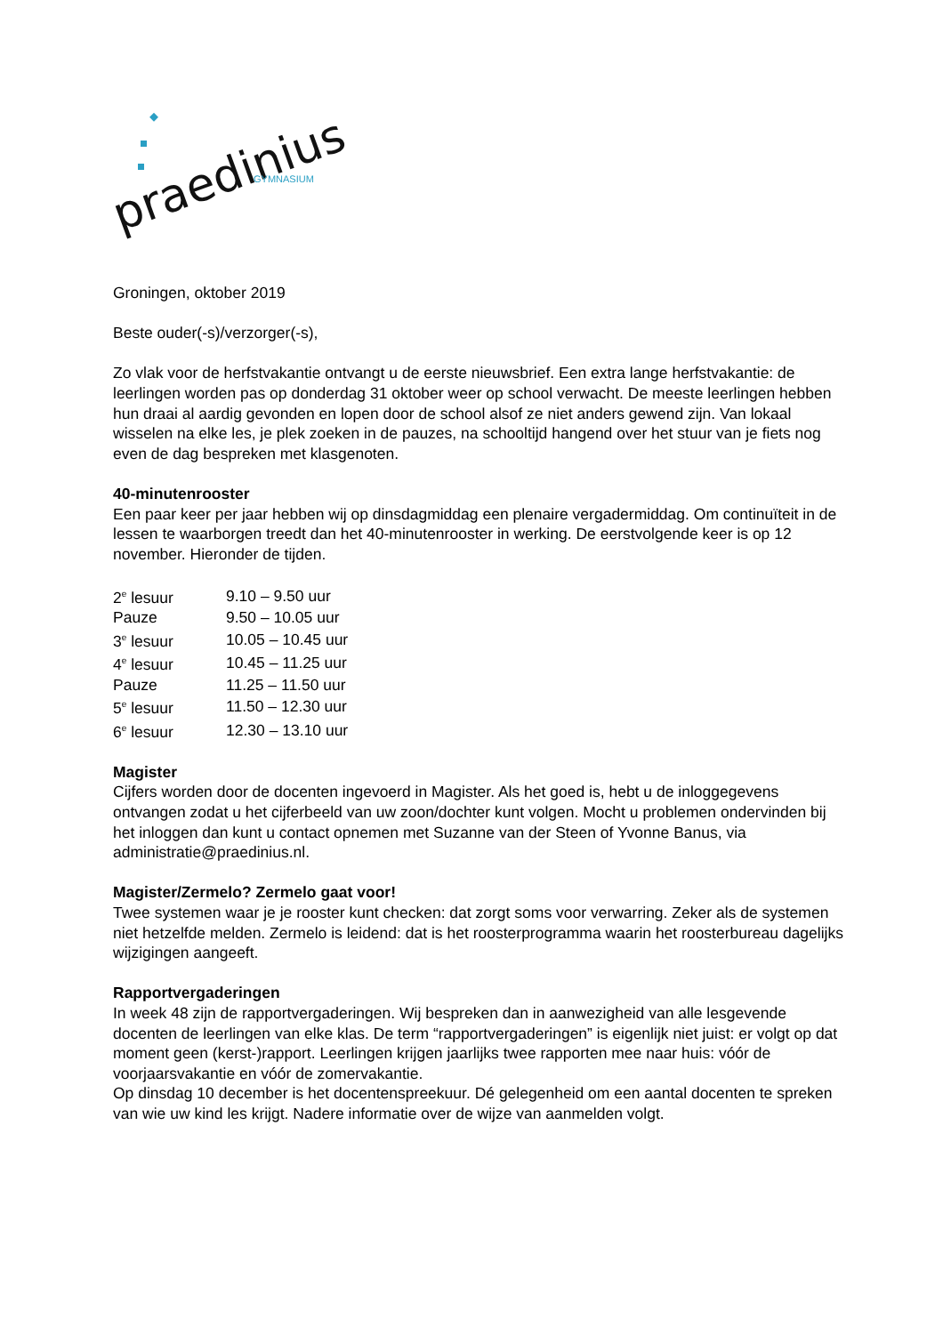praedinius
GYMNASIUM
Groningen, oktober 2019
Beste ouder(-s)/verzorger(-s),
Zo vlak voor de herfstvakantie ontvangt u de eerste nieuwsbrief. Een extra lange herfstvakantie: de leerlingen worden pas op donderdag 31 oktober weer op school verwacht. De meeste leerlingen hebben hun draai al aardig gevonden en lopen door de school alsof ze niet anders gewend zijn. Van lokaal wisselen na elke les, je plek zoeken in de pauzes, na schooltijd hangend over het stuur van je fiets nog even de dag bespreken met klasgenoten.
40-minutenrooster
Een paar keer per jaar hebben wij op dinsdagmiddag een plenaire vergadermiddag. Om continuïteit in de lessen te waarborgen treedt dan het 40-minutenrooster in werking. De eerstvolgende keer is op 12 november. Hieronder de tijden.
| 2<sup>e</sup> lesuur | 9.10 – 9.50 uur |
| Pauze | 9.50 – 10.05 uur |
| 3<sup>e</sup> lesuur | 10.05 – 10.45 uur |
| 4<sup>e</sup> lesuur | 10.45 – 11.25 uur |
| Pauze | 11.25 – 11.50 uur |
| 5<sup>e</sup> lesuur | 11.50 – 12.30 uur |
| 6<sup>e</sup> lesuur | 12.30 – 13.10 uur |
Magister
Cijfers worden door de docenten ingevoerd in Magister. Als het goed is, hebt u de inloggegevens ontvangen zodat u het cijferbeeld van uw zoon/dochter kunt volgen. Mocht u problemen ondervinden bij het inloggen dan kunt u contact opnemen met Suzanne van der Steen of Yvonne Banus, via administratie@praedinius.nl.
Magister/Zermelo? Zermelo gaat voor!
Twee systemen waar je je rooster kunt checken: dat zorgt soms voor verwarring. Zeker als de systemen niet hetzelfde melden. Zermelo is leidend: dat is het roosterprogramma waarin het roosterbureau dagelijks wijzigingen aangeeft.
Rapportvergaderingen
In week 48 zijn de rapportvergaderingen. Wij bespreken dan in aanwezigheid van alle lesgevende docenten de leerlingen van elke klas. De term “rapportvergaderingen” is eigenlijk niet juist: er volgt op dat moment geen (kerst-)rapport. Leerlingen krijgen jaarlijks twee rapporten mee naar huis: vóór de voorjaarsvakantie en vóór de zomervakantie.
Op dinsdag 10 december is het docentenspreekuur. Dé gelegenheid om een aantal docenten te spreken van wie uw kind les krijgt. Nadere informatie over de wijze van aanmelden volgt.